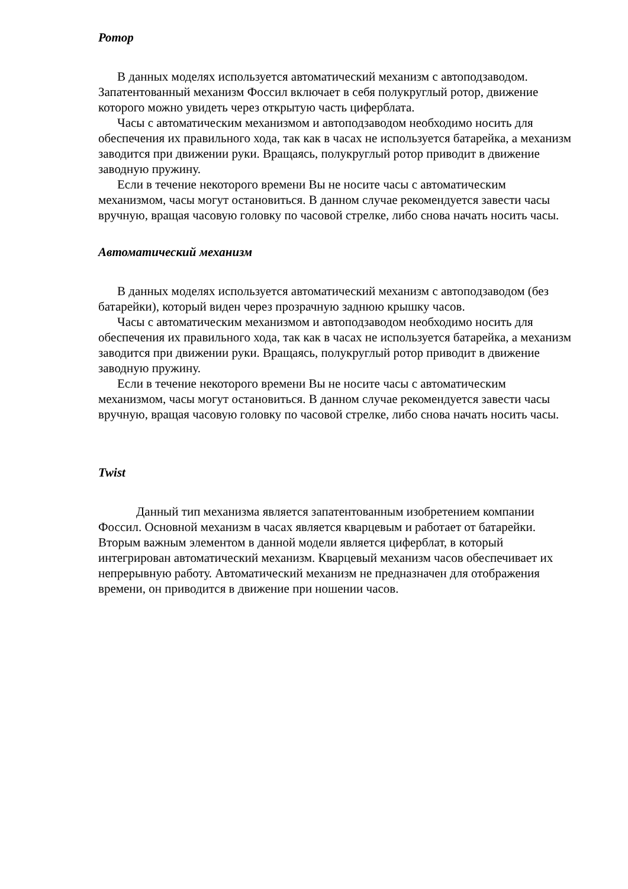Ротор
В данных моделях используется автоматический механизм с автоподзаводом. Запатентованный механизм Фоссил включает в себя полукруглый ротор, движение которого можно увидеть через открытую часть циферблата.
Часы с автоматическим механизмом и автоподзаводом необходимо носить для обеспечения их правильного хода, так как в часах не используется батарейка, а механизм заводится при движении руки. Вращаясь, полукруглый ротор приводит в движение заводную пружину.
Если в течение некоторого времени Вы не носите часы с автоматическим механизмом, часы могут остановиться. В данном случае рекомендуется завести часы вручную, вращая часовую головку по часовой стрелке, либо снова начать носить часы.
Автоматический механизм
В данных моделях используется автоматический механизм с автоподзаводом (без батарейки), который виден через прозрачную заднюю крышку часов.
Часы с автоматическим механизмом и автоподзаводом необходимо носить для обеспечения их правильного хода, так как в часах не используется батарейка, а механизм заводится при движении руки. Вращаясь, полукруглый ротор приводит в движение заводную пружину.
Если в течение некоторого времени Вы не носите часы с автоматическим механизмом, часы могут остановиться. В данном случае рекомендуется завести часы вручную, вращая часовую головку по часовой стрелке, либо снова начать носить часы.
Twist
Данный тип механизма является запатентованным изобретением компании Фоссил. Основной механизм в часах является кварцевым и работает от батарейки. Вторым важным элементом в данной модели является циферблат, в который интегрирован автоматический механизм. Кварцевый механизм часов обеспечивает их непрерывную работу. Автоматический механизм не предназначен для отображения времени, он приводится в движение при ношении часов.